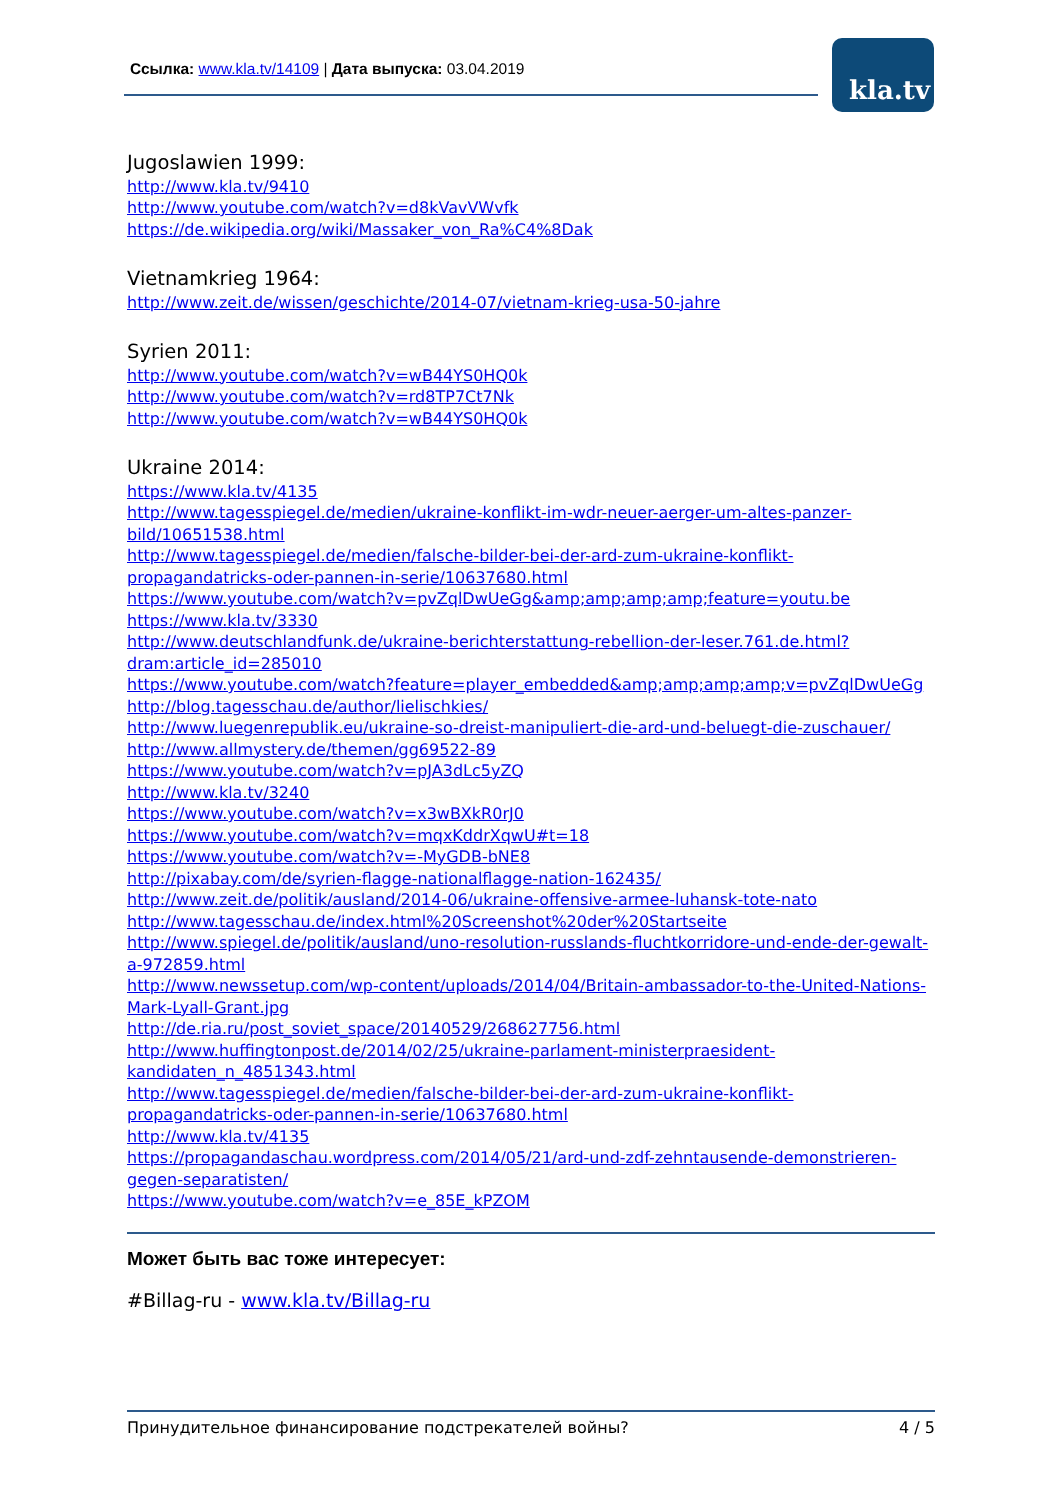Ссылка: www.kla.tv/14109 | Дата выпуска: 03.04.2019
kla.tv
Jugoslawien 1999:
http://www.kla.tv/9410
http://www.youtube.com/watch?v=d8kVavVWvfk
https://de.wikipedia.org/wiki/Massaker_von_Ra%C4%8Dak
Vietnamkrieg 1964:
http://www.zeit.de/wissen/geschichte/2014-07/vietnam-krieg-usa-50-jahre
Syrien 2011:
http://www.youtube.com/watch?v=wB44YS0HQ0k
http://www.youtube.com/watch?v=rd8TP7Ct7Nk
http://www.youtube.com/watch?v=wB44YS0HQ0k
Ukraine 2014:
https://www.kla.tv/4135
http://www.tagesspiegel.de/medien/ukraine-konflikt-im-wdr-neuer-aerger-um-altes-panzer-bild/10651538.html
http://www.tagesspiegel.de/medien/falsche-bilder-bei-der-ard-zum-ukraine-konflikt-propagandatricks-oder-pannen-in-serie/10637680.html
https://www.youtube.com/watch?v=pvZqlDwUeGg&amp;amp;amp;amp;feature=youtu.be
https://www.kla.tv/3330
http://www.deutschlandfunk.de/ukraine-berichterstattung-rebellion-der-leser.761.de.html?dram:article_id=285010
https://www.youtube.com/watch?feature=player_embedded&amp;amp;amp;amp;v=pvZqlDwUeGg
http://blog.tagesschau.de/author/lielischkies/
http://www.luegenrepublik.eu/ukraine-so-dreist-manipuliert-die-ard-und-beluegt-die-zuschauer/
http://www.allmystery.de/themen/gg69522-89
https://www.youtube.com/watch?v=pJA3dLc5yZQ
http://www.kla.tv/3240
https://www.youtube.com/watch?v=x3wBXkR0rJ0
https://www.youtube.com/watch?v=mqxKddrXqwU#t=18
https://www.youtube.com/watch?v=-MyGDB-bNE8
http://pixabay.com/de/syrien-flagge-nationalflagge-nation-162435/
http://www.zeit.de/politik/ausland/2014-06/ukraine-offensive-armee-luhansk-tote-nato
http://www.tagesschau.de/index.html%20Screenshot%20der%20Startseite
http://www.spiegel.de/politik/ausland/uno-resolution-russlands-fluchtkorridore-und-ende-der-gewalt-a-972859.html
http://www.newssetup.com/wp-content/uploads/2014/04/Britain-ambassador-to-the-United-Nations-Mark-Lyall-Grant.jpg
http://de.ria.ru/post_soviet_space/20140529/268627756.html
http://www.huffingtonpost.de/2014/02/25/ukraine-parlament-ministerpraesident-kandidaten_n_4851343.html
http://www.tagesspiegel.de/medien/falsche-bilder-bei-der-ard-zum-ukraine-konflikt-propagandatricks-oder-pannen-in-serie/10637680.html
http://www.kla.tv/4135
https://propagandaschau.wordpress.com/2014/05/21/ard-und-zdf-zehntausende-demonstrieren-gegen-separatisten/
https://www.youtube.com/watch?v=e_85E_kPZOM
Может быть вас тоже интересует:
#Billag-ru - www.kla.tv/Billag-ru
Принудительное финансирование подстрекателей войны? 4 / 5